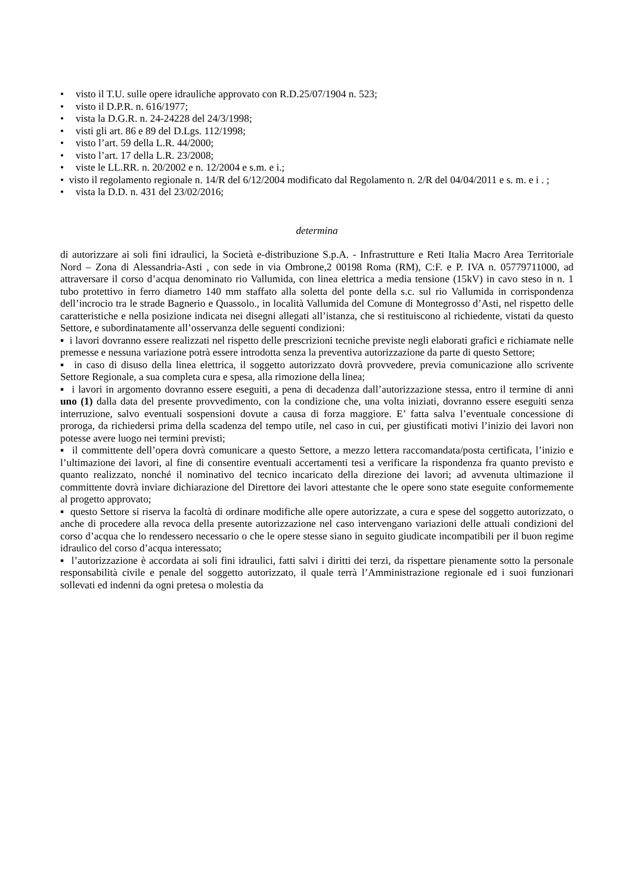• visto il T.U. sulle opere idrauliche approvato con R.D.25/07/1904 n. 523;
• visto il D.P.R. n. 616/1977;
• vista la D.G.R. n. 24-24228 del 24/3/1998;
• visti gli art. 86 e 89 del D.Lgs. 112/1998;
• visto l’art. 59 della L.R. 44/2000;
• visto l’art. 17 della L.R. 23/2008;
• viste le LL.RR. n. 20/2002 e n. 12/2004 e s.m. e i.;
• visto il regolamento regionale n. 14/R del 6/12/2004 modificato dal Regolamento n. 2/R del 04/04/2011 e s. m. e i . ;
• vista la D.D. n. 431 del 23/02/2016;
determina
di autorizzare ai soli fini idraulici, la Società e-distribuzione S.p.A. - Infrastrutture e Reti Italia Macro Area Territoriale Nord – Zona di Alessandria-Asti , con sede in via Ombrone,2 00198 Roma (RM), C:F. e P. IVA n. 05779711000, ad attraversare il corso d’acqua denominato rio Vallumida, con linea elettrica a media tensione (15kV) in cavo steso in n. 1 tubo protettivo in ferro diametro 140 mm staffato alla soletta del ponte della s.c. sul rio Vallumida in corrispondenza dell’incrocio tra le strade Bagnerio e Quassolo., in località Vallumida del Comune di Montegrosso d’Asti, nel rispetto delle caratteristiche e nella posizione indicata nei disegni allegati all’istanza, che si restituiscono al richiedente, vistati da questo Settore, e subordinatamente all’osservanza delle seguenti condizioni:
▪ i lavori dovranno essere realizzati nel rispetto delle prescrizioni tecniche previste negli elaborati grafici e richiamate nelle premesse e nessuna variazione potrà essere introdotta senza la preventiva autorizzazione da parte di questo Settore;
▪ in caso di disuso della linea elettrica, il soggetto autorizzato dovrà provvedere, previa comunicazione allo scrivente Settore Regionale, a sua completa cura e spesa, alla rimozione della linea;
▪ i lavori in argomento dovranno essere eseguiti, a pena di decadenza dall’autorizzazione stessa, entro il termine di anni uno (1) dalla data del presente provvedimento, con la condizione che, una volta iniziati, dovranno essere eseguiti senza interruzione, salvo eventuali sospensioni dovute a causa di forza maggiore. E’ fatta salva l’eventuale concessione di proroga, da richiedersi prima della scadenza del tempo utile, nel caso in cui, per giustificati motivi l’inizio dei lavori non potesse avere luogo nei termini previsti;
▪ il committente dell’opera dovrà comunicare a questo Settore, a mezzo lettera raccomandata/posta certificata, l’inizio e l’ultimazione dei lavori, al fine di consentire eventuali accertamenti tesi a verificare la rispondenza fra quanto previsto e quanto realizzato, nonché il nominativo del tecnico incaricato della direzione dei lavori; ad avvenuta ultimazione il committente dovrà inviare dichiarazione del Direttore dei lavori attestante che le opere sono state eseguite conformemente al progetto approvato;
▪ questo Settore si riserva la facoltà di ordinare modifiche alle opere autorizzate, a cura e spese del soggetto autorizzato, o anche di procedere alla revoca della presente autorizzazione nel caso intervengano variazioni delle attuali condizioni del corso d’acqua che lo rendessero necessario o che le opere stesse siano in seguito giudicate incompatibili per il buon regime idraulico del corso d’acqua interessato;
▪ l’autorizzazione è accordata ai soli fini idraulici, fatti salvi i diritti dei terzi, da rispettare pienamente sotto la personale responsabilità civile e penale del soggetto autorizzato, il quale terrà l’Amministrazione regionale ed i suoi funzionari sollevati ed indenni da ogni pretesa o molestia da